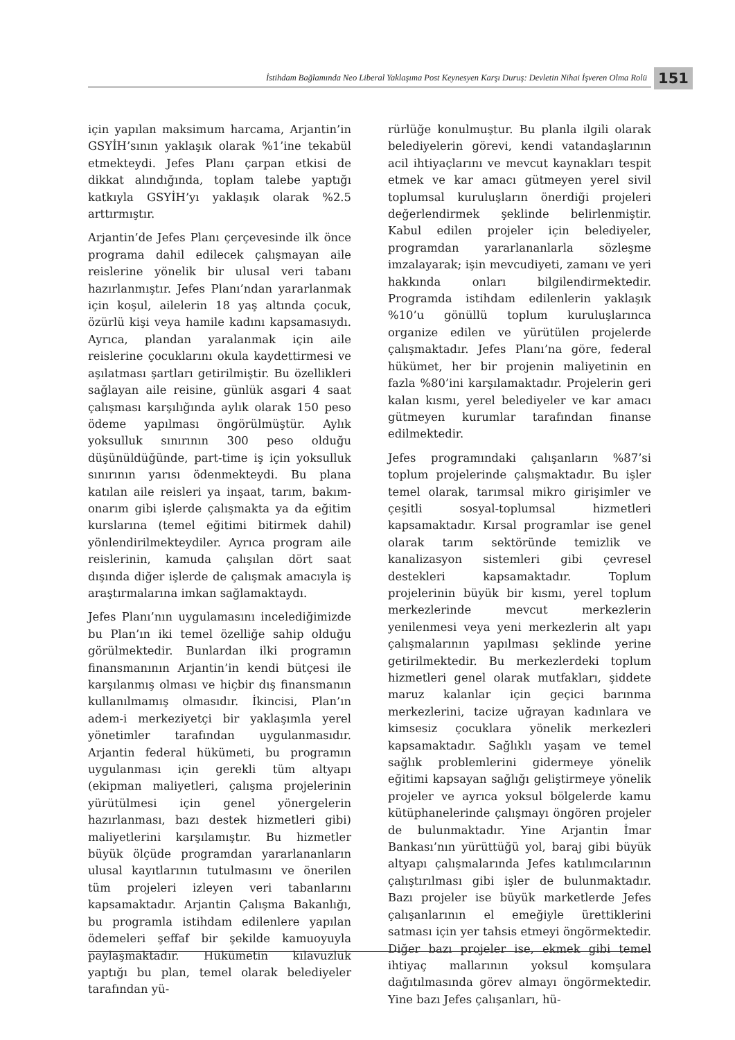İstihdam Bağlamında Neo Liberal Yaklaşıma Post Keynesyen Karşı Duruş: Devletin Nihai İşveren Olma Rolü 151
için yapılan maksimum harcama, Arjantin’in GSYİH’sının yaklaşık olarak %1’ine tekabül etmekteydi. Jefes Planı çarpan etkisi de dikkat alındığında, toplam talebe yaptığı katkıyla GSYİH’yı yaklaşık olarak %2.5 arttırmıştır.
Arjantin’de Jefes Planı çerçevesinde ilk önce programa dahil edilecek çalışmayan aile reislerine yönelik bir ulusal veri tabanı hazırlanmıştır. Jefes Planı’ndan yararlanmak için koşul, ailelerin 18 yaş altında çocuk, özürlü kişi veya hamile kadını kapsamasıydı. Ayrıca, plandan yaralanmak için aile reislerine çocuklarını okula kaydettirmesi ve aşılatması şartları getirilmiştir. Bu özellikleri sağlayan aile reisine, günlük asgari 4 saat çalışması karşılığında aylık olarak 150 peso ödeme yapılması öngörülmüştür. Aylık yoksulluk sınırının 300 peso olduğu düşünüldüğünde, part-time iş için yoksulluk sınırının yarısı ödenmekteydi. Bu plana katılan aile reisleri ya inşaat, tarım, bakım-onarım gibi işlerde çalışmakta ya da eğitim kurslarına (temel eğitimi bitirmek dahil) yönlendirilmekteydiler. Ayrıca program aile reislerinin, kamuda çalışılan dört saat dışında diğer işlerde de çalışmak amacıyla iş araştırmalarına imkan sağlamaktaydı.
Jefes Planı’nın uygulamasını incelediğimizde bu Plan’ın iki temel özelliğe sahip olduğu görülmektedir. Bunlardan ilki programın finansmanının Arjantin’in kendi bütçesi ile karşılanmış olması ve hiçbir dış finansmanın kullanılmamış olmasıdır. İkincisi, Plan’ın adem-i merkeziyetçi bir yaklaşımla yerel yönetimler tarafından uygulanmasıdır. Arjantin federal hükümeti, bu programın uygulanması için gerekli tüm altyapı (ekipman maliyetleri, çalışma projelerinin yürütülmesi için genel yönergelerin hazırlanması, bazı destek hizmetleri gibi) maliyetlerini karşılamıştır. Bu hizmetler büyük ölçüde programdan yararlananların ulusal kayıtlarının tutulmasını ve önerilen tüm projeleri izleyen veri tabanlarını kapsamaktadır. Arjantin Çalışma Bakanlığı, bu programla istihdam edilenlere yapılan ödemeleri şeffaf bir şekilde kamuoyuyla paylaşmaktadır. Hükümetin kılavuzluk yaptığı bu plan, temel olarak belediyeler tarafından yü-
rürlüğe konulmuştur. Bu planla ilgili olarak belediyelerin görevi, kendi vatandaşlarının acil ihtiyaçlarını ve mevcut kaynakları tespit etmek ve kar amacı gütmeyen yerel sivil toplumsal kuruluşların önerdiği projeleri değerlendirmek şeklinde belirlenmiştir. Kabul edilen projeler için belediyeler, programdan yararlananlarla sözleşme imzalayarak; işin mevcudiyeti, zamanı ve yeri hakkında onları bilgilendirmektedir. Programda istihdam edilenlerin yaklaşık %10’u gönüllü toplum kuruluşlarınca organize edilen ve yürütülen projelerde çalışmaktadır. Jefes Planı’na göre, federal hükümet, her bir projenin maliyetinin en fazla %80’ini karşılamaktadır. Projelerin geri kalan kısmı, yerel belediyeler ve kar amacı gütmeyen kurumlar tarafından finanse edilmektedir.
Jefes programındaki çalışanların %87’si toplum projelerinde çalışmaktadır. Bu işler temel olarak, tarımsal mikro girişimler ve çeşitli sosyal-toplumsal hizmetleri kapsamaktadır. Kırsal programlar ise genel olarak tarım sektöründe temizlik ve kanalizasyon sistemleri gibi çevresel destekleri kapsamaktadır. Toplum projelerinin büyük bir kısmı, yerel toplum merkezlerinde mevcut merkezlerin yenilenmesi veya yeni merkezlerin alt yapı çalışmalarının yapılması şeklinde yerine getirilmektedir. Bu merkezlerdeki toplum hizmetleri genel olarak mutfakları, şiddete maruz kalanlar için geçici barınma merkezlerini, tacize uğrayan kadınlara ve kimsesiz çocuklara yönelik merkezleri kapsamaktadır. Sağlıklı yaşam ve temel sağlık problemlerini gidermeye yönelik eğitimi kapsayan sağlığı geliştirmeye yönelik projeler ve ayrıca yoksul bölgelerde kamu kütüphanelerinde çalışmayı öngören projeler de bulunmaktadır. Yine Arjantin İmar Bankası’nın yürüttüğü yol, baraj gibi büyük altyapı çalışmalarında Jefes katılımcılarının çalıştırılması gibi işler de bulunmaktadır. Bazı projeler ise büyük marketlerde Jefes çalışanlarının el emeğiyle ürettiklerini satması için yer tahsis etmeyi öngörmektedir. Diğer bazı projeler ise, ekmek gibi temel ihtiyaç mallarının yoksul komşulara dağıtılmasında görev almayı öngörmektedir. Yine bazı Jefes çalışanları, hü-